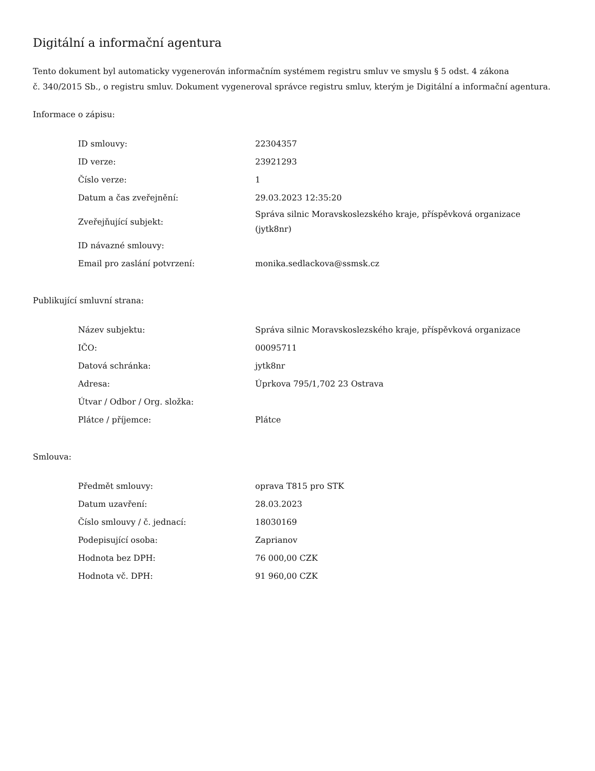Digitální a informační agentura
Tento dokument byl automaticky vygenerován informačním systémem registru smluv ve smyslu § 5 odst. 4 zákona
č. 340/2015 Sb., o registru smluv. Dokument vygeneroval správce registru smluv, kterým je Digitální a informační agentura.
Informace o zápisu:
| ID smlouvy: | 22304357 |
| ID verze: | 23921293 |
| Číslo verze: | 1 |
| Datum a čas zveřejnění: | 29.03.2023 12:35:20 |
| Zveřejňující subjekt: | Správa silnic Moravskoslezského kraje, příspěvková organizace (jytk8nr) |
| ID návazné smlouvy: | |
| Email pro zaslání potvrzení: | monika.sedlackova@ssmsk.cz |
Publikující smluvní strana:
| Název subjektu: | Správa silnic Moravskoslezského kraje, příspěvková organizace |
| IČO: | 00095711 |
| Datová schránka: | jytk8nr |
| Adresa: | Úprkova 795/1,702 23 Ostrava |
| Útvar / Odbor / Org. složka: | |
| Plátce / příjemce: | Plátce |
Smlouva:
| Předmět smlouvy: | oprava T815 pro STK |
| Datum uzavření: | 28.03.2023 |
| Číslo smlouvy / č. jednací: | 18030169 |
| Podepisující osoba: | Zaprianov |
| Hodnota bez DPH: | 76 000,00 CZK |
| Hodnota vč. DPH: | 91 960,00 CZK |